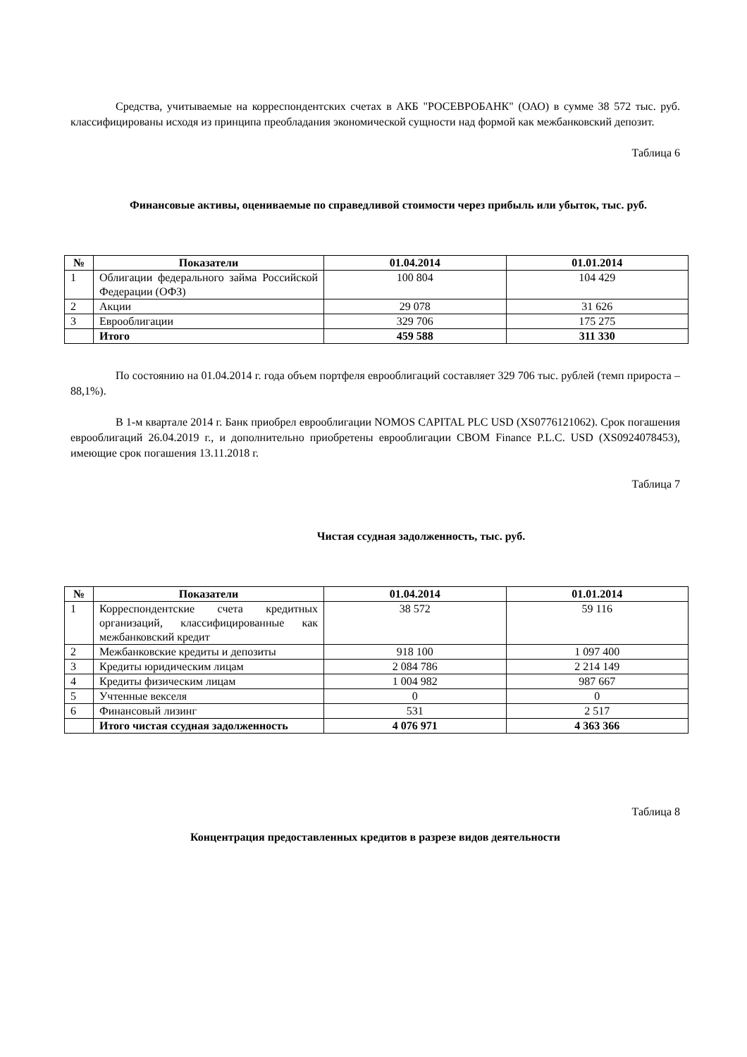Средства, учитываемые на корреспондентских счетах в АКБ "РОСЕВРОБАНК" (ОАО) в сумме 38 572 тыс. руб. классифицированы исходя из принципа преобладания экономической сущности над формой как межбанковский депозит.
Таблица 6
Финансовые активы, оцениваемые по справедливой стоимости через прибыль или убыток, тыс. руб.
| № | Показатели | 01.04.2014 | 01.01.2014 |
| --- | --- | --- | --- |
| 1 | Облигации федерального займа Российской Федерации (ОФЗ) | 100 804 | 104 429 |
| 2 | Акции | 29 078 | 31 626 |
| 3 | Еврооблигации | 329 706 | 175 275 |
| | Итого | 459 588 | 311 330 |
По состоянию на 01.04.2014 г. года объем портфеля еврооблигаций составляет 329 706 тыс. рублей (темп прироста – 88,1%).
В 1-м квартале 2014 г. Банк приобрел еврооблигации NOMOS CAPITAL PLC USD (XS0776121062). Срок погашения еврооблигаций 26.04.2019 г., и дополнительно приобретены еврооблигации CBOM Finance P.L.C. USD (XS0924078453), имеющие срок погашения 13.11.2018 г.
Таблица 7
Чистая ссудная задолженность, тыс. руб.
| № | Показатели | 01.04.2014 | 01.01.2014 |
| --- | --- | --- | --- |
| 1 | Корреспондентские счета кредитных организаций, классифицированные как межбанковский кредит | 38 572 | 59 116 |
| 2 | Межбанковские кредиты и депозиты | 918 100 | 1 097 400 |
| 3 | Кредиты юридическим лицам | 2 084 786 | 2 214 149 |
| 4 | Кредиты физическим лицам | 1 004 982 | 987 667 |
| 5 | Учтенные векселя | 0 | 0 |
| 6 | Финансовый лизинг | 531 | 2 517 |
| | Итого чистая ссудная задолженность | 4 076 971 | 4 363 366 |
Таблица 8
Концентрация предоставленных кредитов в разрезе видов деятельности